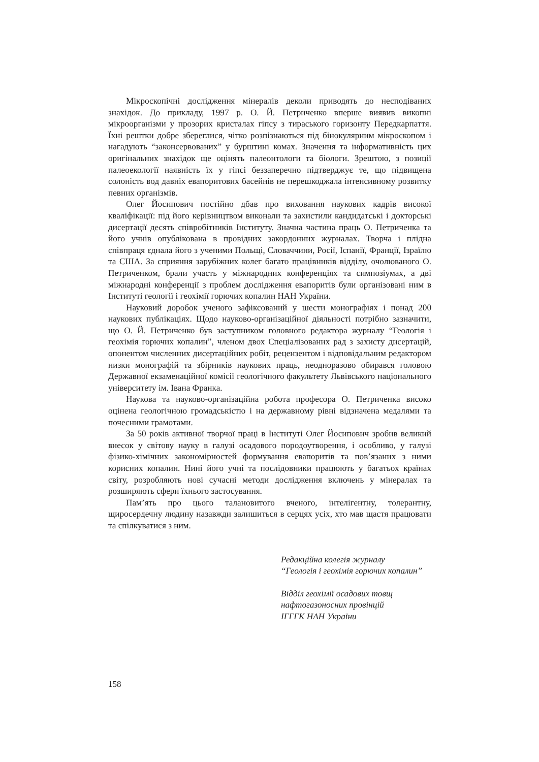Мікроскопічні дослідження мінералів деколи приводять до несподіваних знахідок. До прикладу, 1997 р. О. Й. Петриченко вперше виявив викопні мікроорганізми у прозорих кристалах гіпсу з тираського горизонту Передкарпаття. Їхні рештки добре збереглися, чітко розпізнаються під бінокулярним мікроскопом і нагадують “законсервованих” у бурштині комах. Значення та інформативність цих оригінальних знахідок ще оцінять палеонтологи та біологи. Зрештою, з позиції палеоекології наявність їх у гіпсі беззаперечно підтверджує те, що підвищена солоність вод давніх евапоритових басейнів не перешкоджала інтенсивному розвитку певних організмів.
Олег Йосипович постійно дбав про виховання наукових кадрів високої кваліфікації: під його керівництвом виконали та захистили кандидатські і докторські дисертації десять співробітників Інституту. Значна частина праць О. Петриченка та його учнів опублікована в провідних закордонних журналах. Творча і плідна співпраця єднала його з ученими Польщі, Словаччини, Росії, Іспанії, Франції, Ізраїлю та США. За сприяння зарубіжних колег багато працівників відділу, очолюваного О. Петриченком, брали участь у міжнародних конференціях та симпозіумах, а дві міжнародні конференції з проблем дослідження евапоритів були організовані ним в Інституті геології і геохімії горючих копалин НАН України.
Науковий доробок ученого зафіксований у шести монографіях і понад 200 наукових публікаціях. Щодо науково-організаційної діяльності потрібно зазначити, що О. Й. Петриченко був заступником головного редактора журналу “Геологія і геохімія горючих копалин”, членом двох Спеціалізованих рад з захисту дисертацій, опонентом численних дисертаційних робіт, рецензентом і відповідальним редактором низки монографій та збірників наукових праць, неодноразово обирався головою Державної екзаменаційної комісії геологічного факультету Львівського національного університету ім. Івана Франка.
Наукова та науково-організаційна робота професора О. Петриченка високо оцінена геологічною громадськістю і на державному рівні відзначена медалями та почесними грамотами.
За 50 років активної творчої праці в Інституті Олег Йосипович зробив великий внесок у світову науку в галузі осадового породоутворення, і особливо, у галузі фізико-хімічних закономірностей формування евапоритів та пов’язаних з ними корисних копалин. Нині його учні та послідовники працюють у багатьох країнах світу, розробляють нові сучасні методи дослідження включень у мінералах та розширяють сфери їхнього застосування.
Пам’ять про цього талановитого вченого, інтелігентну, толерантну, щиросердечну людину назавжди залишиться в серцях усіх, хто мав щастя працювати та спілкуватися з ним.
Редакційна колегія журналу
“Геологія і геохімія горючих копалин”
Відділ геохімії осадових товщ
нафтогазоносних провінцій
ІГГГК НАН України
158